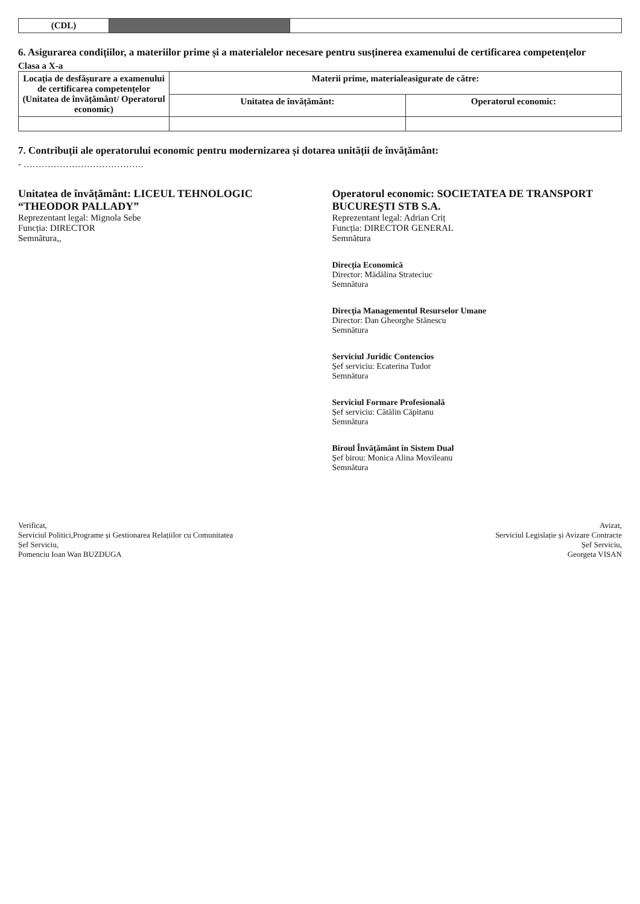| (CDL) | | |
6. Asigurarea condițiilor, a materiilor prime și a materialelor necesare pentru susținerea examenului de certificarea competențelor
Clasa a X-a
| Locația de desfășurare a examenului de certificarea competențelor (Unitatea de învățământ/ Operatorul economic) | Materii prime, materialeasigurate de către: | |
| --- | --- | --- |
| | Unitatea de învățământ: | Operatorul economic: |
7. Contribuții ale operatorului economic pentru modernizarea și dotarea unității de învățământ:
- ………………………………….
Unitatea de învățământ: LICEUL TEHNOLOGIC “THEODOR PALLADY”
Reprezentant legal: Mignola Sebe
Funcția: DIRECTOR
Semnătura,,
Operatorul economic: SOCIETATEA DE TRANSPORT BUCUREȘTI STB S.A.
Reprezentant legal: Adrian Criț
Funcția: DIRECTOR GENERAL
Semnătura
Direcția Economică
Director: Mădălina Strateciuc
Semnătura
Direcția Managementul Resurselor Umane
Director: Dan Gheorghe Stănescu
Semnătura
Serviciul Juridic Contencios
Șef serviciu: Ecaterina Tudor
Semnătura
Serviciul Formare Profesională
Șef serviciu: Cătălin Căpitanu
Semnătura
Biroul Învățământ în Sistem Dual
Șef birou: Monica Alina Movileanu
Semnătura
Verificat,
Serviciul Politici,Programe și Gestionarea Relațiilor cu Comunitatea
Șef Serviciu,
Pomenciu Ioan Wan BUZDUGA
Avizat,
Serviciul Legislație și Avizare Contracte
Șef Serviciu,
Georgeta VISAN